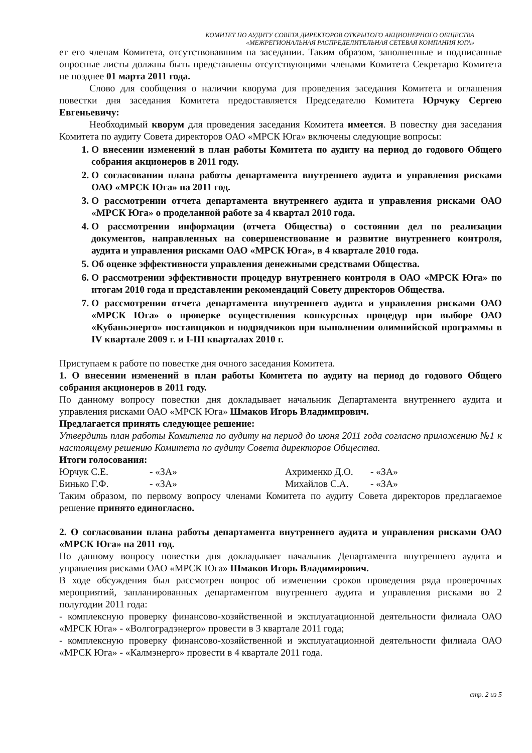КОМИТЕТ ПО АУДИТУ СОВЕТА ДИРЕКТОРОВ ОТКРЫТОГО АКЦИОНЕРНОГО ОБЩЕСТВА
«МЕЖРЕГИОНАЛЬНАЯ РАСПРЕДЕЛИТЕЛЬНАЯ СЕТЕВАЯ КОМПАНИЯ ЮГА»
ет его членам Комитета, отсутствовавшим на заседании. Таким образом, заполненные и подписанные опросные листы должны быть представлены отсутствующими членами Комитета Секретарю Комитета не позднее 01 марта 2011 года.
Слово для сообщения о наличии кворума для проведения заседания Комитета и оглашения повестки дня заседания Комитета предоставляется Председателю Комитета Юрчуку Сергею Евгеньевичу:
Необходимый кворум для проведения заседания Комитета имеется. В повестку дня заседания Комитета по аудиту Совета директоров ОАО «МРСК Юга» включены следующие вопросы:
1. О внесении изменений в план работы Комитета по аудиту на период до годового Общего собрания акционеров в 2011 году.
2. О согласовании плана работы департамента внутреннего аудита и управления рисками ОАО «МРСК Юга» на 2011 год.
3. О рассмотрении отчета департамента внутреннего аудита и управления рисками ОАО «МРСК Юга» о проделанной работе за 4 квартал 2010 года.
4. О рассмотрении информации (отчета Общества) о состоянии дел по реализации документов, направленных на совершенствование и развитие внутреннего контроля, аудита и управления рисками ОАО «МРСК Юга», в 4 квартале 2010 года.
5. Об оценке эффективности управления денежными средствами Общества.
6. О рассмотрении эффективности процедур внутреннего контроля в ОАО «МРСК Юга» по итогам 2010 года и представлении рекомендаций Совету директоров Общества.
7. О рассмотрении отчета департамента внутреннего аудита и управления рисками ОАО «МРСК Юга» о проверке осуществления конкурсных процедур при выборе ОАО «Кубаньэнерго» поставщиков и подрядчиков при выполнении олимпийской программы в IV квартале 2009 г. и I-III кварталах 2010 г.
Приступаем к работе по повестке дня очного заседания Комитета.
1. О внесении изменений в план работы Комитета по аудиту на период до годового Общего собрания акционеров в 2011 году.
По данному вопросу повестки дня докладывает начальник Департамента внутреннего аудита и управления рисками ОАО «МРСК Юга» Шмаков Игорь Владимирович.
Предлагается принять следующее решение:
Утвердить план работы Комитета по аудиту на период до июня 2011 года согласно приложению №1 к настоящему решению Комитета по аудиту Совета директоров Общества.
Итоги голосования:
Юрчук С.Е. - «ЗА» Ахрименко Д.О. - «ЗА» Бинько Г.Ф. - «ЗА» Михайлов С.А. - «ЗА»
Таким образом, по первому вопросу членами Комитета по аудиту Совета директоров предлагаемое решение принято единогласно.
2. О согласовании плана работы департамента внутреннего аудита и управления рисками ОАО «МРСК Юга» на 2011 год.
По данному вопросу повестки дня докладывает начальник Департамента внутреннего аудита и управления рисками ОАО «МРСК Юга» Шмаков Игорь Владимирович.
В ходе обсуждения был рассмотрен вопрос об изменении сроков проведения ряда проверочных мероприятий, запланированных департаментом внутреннего аудита и управления рисками во 2 полугодии 2011 года:
- комплексную проверку финансово-хозяйственной и эксплуатационной деятельности филиала ОАО «МРСК Юга» - «Волгоградэнерго» провести в 3 квартале 2011 года;
- комплексную проверку финансово-хозяйственной и эксплуатационной деятельности филиала ОАО «МРСК Юга» - «Калмэнерго» провести в 4 квартале 2011 года.
стр. 2 из 5